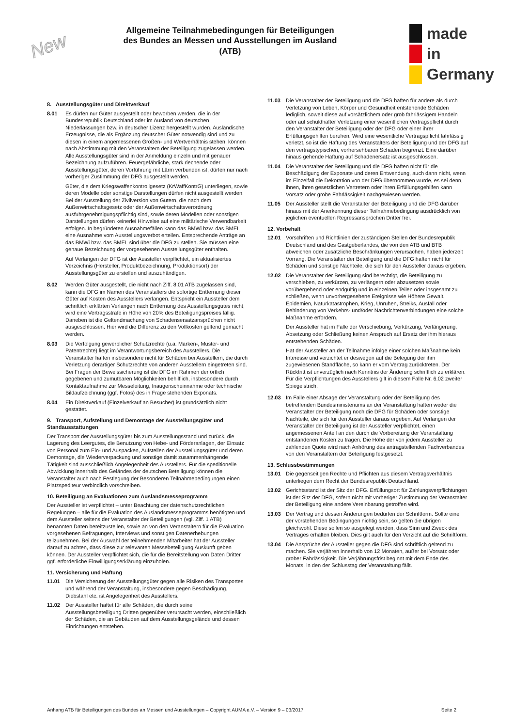New
Allgemeine Teilnahmebedingungen für Beteiligungen des Bundes an Messen und Ausstellungen im Ausland (ATB)
made
in
Germany
8. Ausstellungsgüter und Direktverkauf
8.01 Es dürfen nur Güter ausgestellt oder beworben werden, die in der Bundesrepublik Deutschland oder im Ausland von deutschen Niederlassungen bzw. in deutscher Lizenz hergestellt wurden. Ausländische Erzeugnisse, die als Ergänzung deutscher Güter notwendig sind und zu diesen in einem angemessenen Größen- und Wertverhältnis stehen, können nach Abstimmung mit den Veranstaltern der Beteiligung zugelassen werden. Alle Ausstellungsgüter sind in der Anmeldung einzeln und mit genauer Bezeichnung aufzuführen. Feuergefährliche, stark riechende oder Ausstellungsgüter, deren Vorführung mit Lärm verbunden ist, dürfen nur nach vorheriger Zustimmung der DFG ausgestellt werden.
Güter, die dem Kriegswaffenkontrollgesetz (KrWaffKontrG) unterliegen, sowie deren Modelle oder sonstige Darstellungen dürfen nicht ausgestellt werden. Bei der Ausstellung der Zivilversion von Gütern, die nach dem Außenwirtschaftsgesetz oder der Außenwirtschaftsverordnung ausfuhrgenehmigungspflichtig sind, sowie deren Modellen oder sonstigen Darstellungen dürfen keinerlei Hinweise auf eine militärische Verwendbarkeit erfolgen. In begründeten Ausnahmefällen kann das BMWi bzw. das BMEL eine Ausnahme vom Ausstellungsverbot erteilen. Entsprechende Anträge an das BMWi bzw. das BMEL sind über die DFG zu stellen. Sie müssen eine genaue Bezeichnung der vorgesehenen Ausstellungsgüter enthalten.
Auf Verlangen der DFG ist der Aussteller verpflichtet, ein aktualisiertes Verzeichnis (Hersteller, Produktbezeichnung, Produktionsort) der Ausstellungsgüter zu erstellen und auszuhändigen.
8.02 Werden Güter ausgestellt, die nicht nach Ziff. 8.01 ATB zugelassen sind, kann die DFG im Namen des Veranstalters die sofortige Entfernung dieser Güter auf Kosten des Ausstellers verlangen. Entspricht ein Aussteller dem schriftlich erklärten Verlangen nach Entfernung des Ausstellungsgutes nicht, wird eine Vertragsstrafe in Höhe von 20% des Beteiligungspreises fällig. Daneben ist die Geltendmachung von Schadensersatzansprüchen nicht ausgeschlossen. Hier wird die Differenz zu den Vollkosten geltend gemacht werden.
8.03 Die Verfolgung gewerblicher Schutzrechte (u.a. Marken-, Muster- und Patentrechte) liegt im Verantwortungsbereich des Ausstellers. Die Veranstalter haften insbesondere nicht für Schäden bei Ausstellern, die durch Verletzung derartiger Schutzrechte von anderen Ausstellern eingetreten sind. Bei Fragen der Beweissicherung ist die DFG im Rahmen der örtlich gegebenen und zumutbaren Möglichkeiten behilflich, insbesondere durch Kontaktaufnahme zur Messeleitung, Inaugenscheinnahme oder technische Bildaufzeichnung (ggf. Fotos) des in Frage stehenden Exponats.
8.04 Ein Direktverkauf (Einzelverkauf an Besucher) ist grundsätzlich nicht gestattet.
9. Transport, Aufstellung und Demontage der Ausstellungsgüter und Standausstattungen
Der Transport der Ausstellungsgüter bis zum Ausstellungsstand und zurück, die Lagerung des Leergutes, die Benutzung von Hebe- und Förderanlagen, der Einsatz von Personal zum Ein- und Auspacken, Aufstellen der Ausstellungsgüter und deren Demontage, die Wiederverpackung und sonstige damit zusammenhängende Tätigkeit sind ausschließlich Angelegenheit des Ausstellers. Für die speditionelle Abwicklung innerhalb des Geländes der deutschen Beteiligung können die Veranstalter auch nach Festlegung der Besonderen Teilnahmebedingungen einen Platzspediteur verbindlich vorschreiben.
10. Beteiligung an Evaluationen zum Auslandsmesseprogramm
Der Aussteller ist verpflichtet – unter Beachtung der datenschutzrechtlichen Regelungen – alle für die Evaluation des Auslandsmesseprogramms benötigten und dem Aussteller seitens der Veranstalter der Beteiligungen (vgl. Ziff. 1 ATB) benannten Daten bereitzustellen, sowie an von den Veranstaltern für die Evaluation vorgesehenen Befragungen, Interviews und sonstigen Datenerhebungen teilzunehmen. Bei der Auswahl der teilnehmenden Mitarbeiter hat der Aussteller darauf zu achten, dass diese zur relevanten Messebeteiligung Auskunft geben können. Der Aussteller verpflichtet sich, die für die Bereitstellung von Daten Dritter ggf. erforderliche Einwilligungserklärung einzuholen.
11. Versicherung und Haftung
11.01 Die Versicherung der Ausstellungsgüter gegen alle Risiken des Transportes und während der Veranstaltung, insbesondere gegen Beschädigung, Diebstahl etc. ist Angelegenheit des Ausstellers.
11.02 Der Aussteller haftet für alle Schäden, die durch seine Ausstellungsbeteiligung Dritten gegenüber verursacht werden, einschließlich der Schäden, die an Gebäuden auf dem Ausstellungsgelände und dessen Einrichtungen entstehen.
11.03 Die Veranstalter der Beteiligung und die DFG haften für andere als durch Verletzung von Leben, Körper und Gesundheit entstehende Schäden lediglich, soweit diese auf vorsätzlichem oder grob fahrlässigem Handeln oder auf schuldhafter Verletzung einer wesentlichen Vertragspflicht durch den Veranstalter der Beteiligung oder der DFG oder einer ihrer Erfüllungsgehilfen beruhen. Wird eine wesentliche Vertragspflicht fahrlässig verletzt, so ist die Haftung des Veranstalters der Beteiligung und der DFG auf den vertragstypischen, vorhersehbaren Schaden begrenzt. Eine darüber hinaus gehende Haftung auf Schadenersatz ist ausgeschlossen.
11.04 Die Veranstalter der Beteiligung und die DFG haften nicht für die Beschädigung der Exponate und deren Entwendung, auch dann nicht, wenn im Einzelfall die Dekoration von der DFG übernommen wurde, es sei denn, ihnen, ihren gesetzlichen Vertretern oder ihren Erfüllungsgehilfen kann Vorsatz oder grobe Fahrlässigkeit nachgewiesen werden.
11.05 Der Aussteller stellt die Veranstalter der Beteiligung und die DFG darüber hinaus mit der Anerkennung dieser Teilnahmebedingung ausdrücklich von jeglichen eventuellen Regressansprüchen Dritter frei.
12. Vorbehalt
12.01 Vorschriften und Richtlinien der zuständigen Stellen der Bundesrepublik Deutschland und des Gastgeberlandes, die von den ATB und BTB abweichen oder zusätzliche Beschränkungen verursachen, haben jederzeit Vorrang. Die Veranstalter der Beteiligung und die DFG haften nicht für Schäden und sonstige Nachteile, die sich für den Aussteller daraus ergeben.
12.02 Die Veranstalter der Beteiligung sind berechtigt, die Beteiligung zu verschieben, zu verkürzen, zu verlängern oder abzusetzen sowie vorübergehend oder endgültig und in einzelnen Teilen oder insgesamt zu schließen, wenn unvorhergesehene Ereignisse wie Höhere Gewalt, Epidemien, Naturkatastrophen, Krieg, Unruhen, Streiks, Ausfall oder Behinderung von Verkehrs- und/oder Nachrichtenverbindungen eine solche Maßnahme erfordern.
Der Aussteller hat im Falle der Verschiebung, Verkürzung, Verlängerung, Absetzung oder Schließung keinen Anspruch auf Ersatz der ihm hieraus entstehenden Schäden.
Hat der Aussteller an der Teilnahme infolge einer solchen Maßnahme kein Interesse und verzichtet er deswegen auf die Belegung der ihm zugewiesenen Standfläche, so kann er vom Vertrag zurücktreten. Der Rücktritt ist unverzüglich nach Kenntnis der Änderung schriftlich zu erklären. Für die Verpflichtungen des Ausstellers gilt in diesem Falle Nr. 6.02 zweiter Spiegelstrich.
12.03 Im Falle einer Absage der Veranstaltung oder der Beteiligung des betreffenden Bundesministeriums an der Veranstaltung haften weder die Veranstalter der Beteiligung noch die DFG für Schäden oder sonstige Nachteile, die sich für den Aussteller daraus ergeben. Auf Verlangen der Veranstalter der Beteiligung ist der Aussteller verpflichtet, einen angemessenen Anteil an den durch die Vorbereitung der Veranstaltung entstandenen Kosten zu tragen. Die Höhe der von jedem Aussteller zu zahlenden Quote wird nach Anhörung des antragstellenden Fachverbandes von den Veranstaltern der Beteiligung festgesetzt.
13. Schlussbestimmungen
13.01 Die gegenseitigen Rechte und Pflichten aus diesem Vertragsverhältnis unterliegen dem Recht der Bundesrepublik Deutschland.
13.02 Gerichtsstand ist der Sitz der DFG. Erfüllungsort für Zahlungsverpflichtungen ist der Sitz der DFG, sofern nicht mit vorheriger Zustimmung der Veranstalter der Beteiligung eine andere Vereinbarung getroffen wird.
13.03 Der Vertrag und dessen Änderungen bedürfen der Schriftform. Sollte eine der vorstehenden Bedingungen nichtig sein, so gelten die übrigen gleichwohl. Diese sollen so ausgelegt werden, dass Sinn und Zweck des Vertrages erhalten bleiben. Dies gilt auch für den Verzicht auf die Schriftform.
13.04 Die Ansprüche der Aussteller gegen die DFG sind schriftlich geltend zu machen. Sie verjähren innerhalb von 12 Monaten, außer bei Vorsatz oder grober Fahrlässigkeit. Die Verjährungsfrist beginnt mit dem Ende des Monats, in den der Schlusstag der Veranstaltung fällt.
Anhang ATB für Beteiligungen des Bundes an Messen und Ausstellungen – Copyright AUMA e.V. – Version 9 – 03/2017 Seite 2